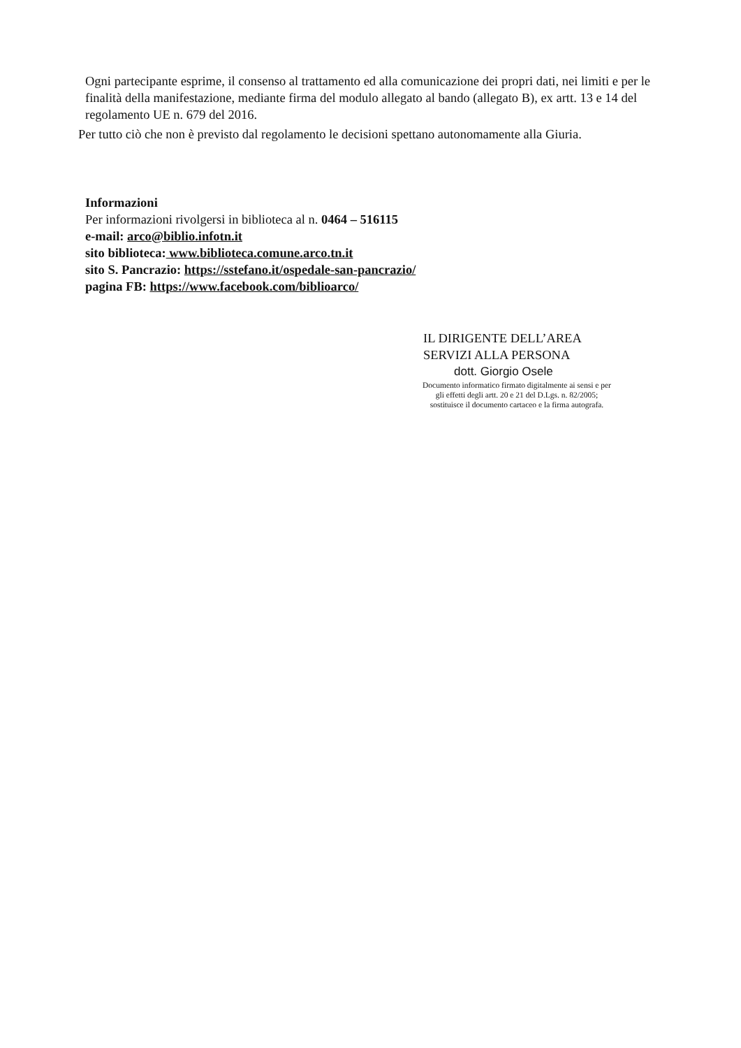Ogni partecipante esprime, il consenso al trattamento ed alla comunicazione dei propri dati, nei limiti e per le finalità della manifestazione, mediante firma del modulo allegato al bando (allegato B), ex artt. 13 e 14 del regolamento UE n. 679 del 2016.
Per tutto ciò che non è previsto dal regolamento le decisioni spettano autonomamente alla Giuria.
Informazioni
Per informazioni rivolgersi in biblioteca al n. 0464 – 516115
e-mail: arco@biblio.infotn.it
sito biblioteca: www.biblioteca.comune.arco.tn.it
sito S. Pancrazio: https://sstefano.it/ospedale-san-pancrazio/
pagina FB: https://www.facebook.com/biblioarco/
IL DIRIGENTE DELL’AREA
SERVIZI ALLA PERSONA
dott. Giorgio Osele
Documento informatico firmato digitalmente ai sensi e per
gli effetti degli artt. 20 e 21 del D.Lgs. n. 82/2005;
sostituisce il documento cartaceo e la firma autografa.